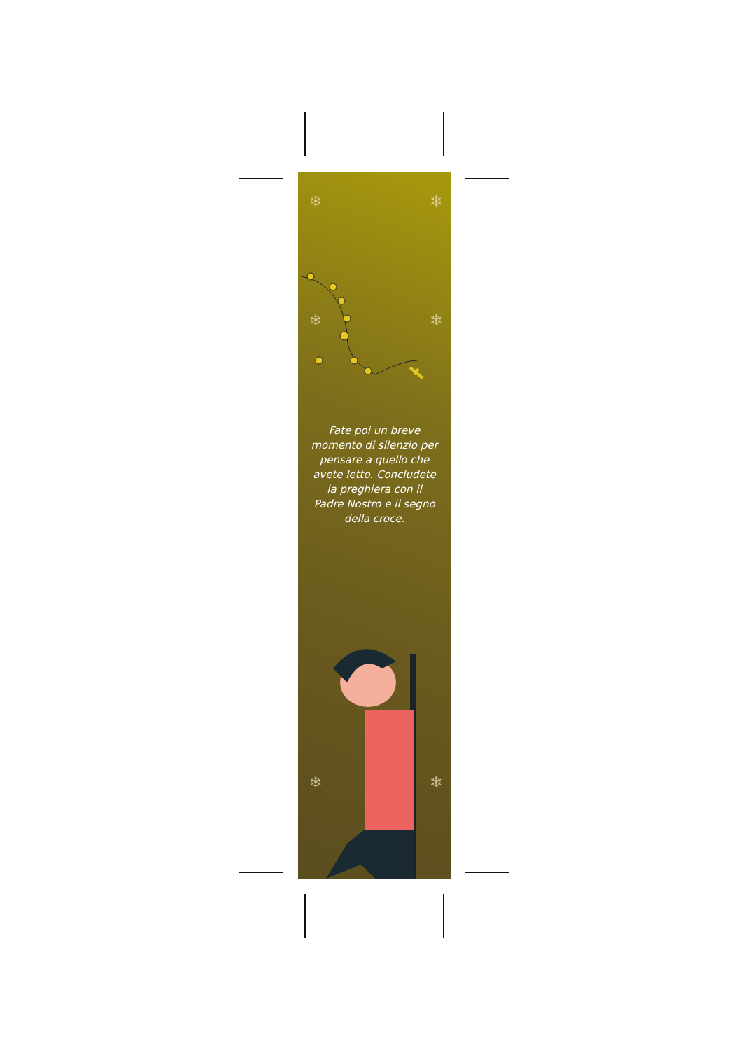❄ ❄
❄ ❄
❄ ❄
Fate poi un breve momento di silenzio per pensare a quello che avete letto. Concludete la preghiera con il Padre Nostro e il segno della croce.